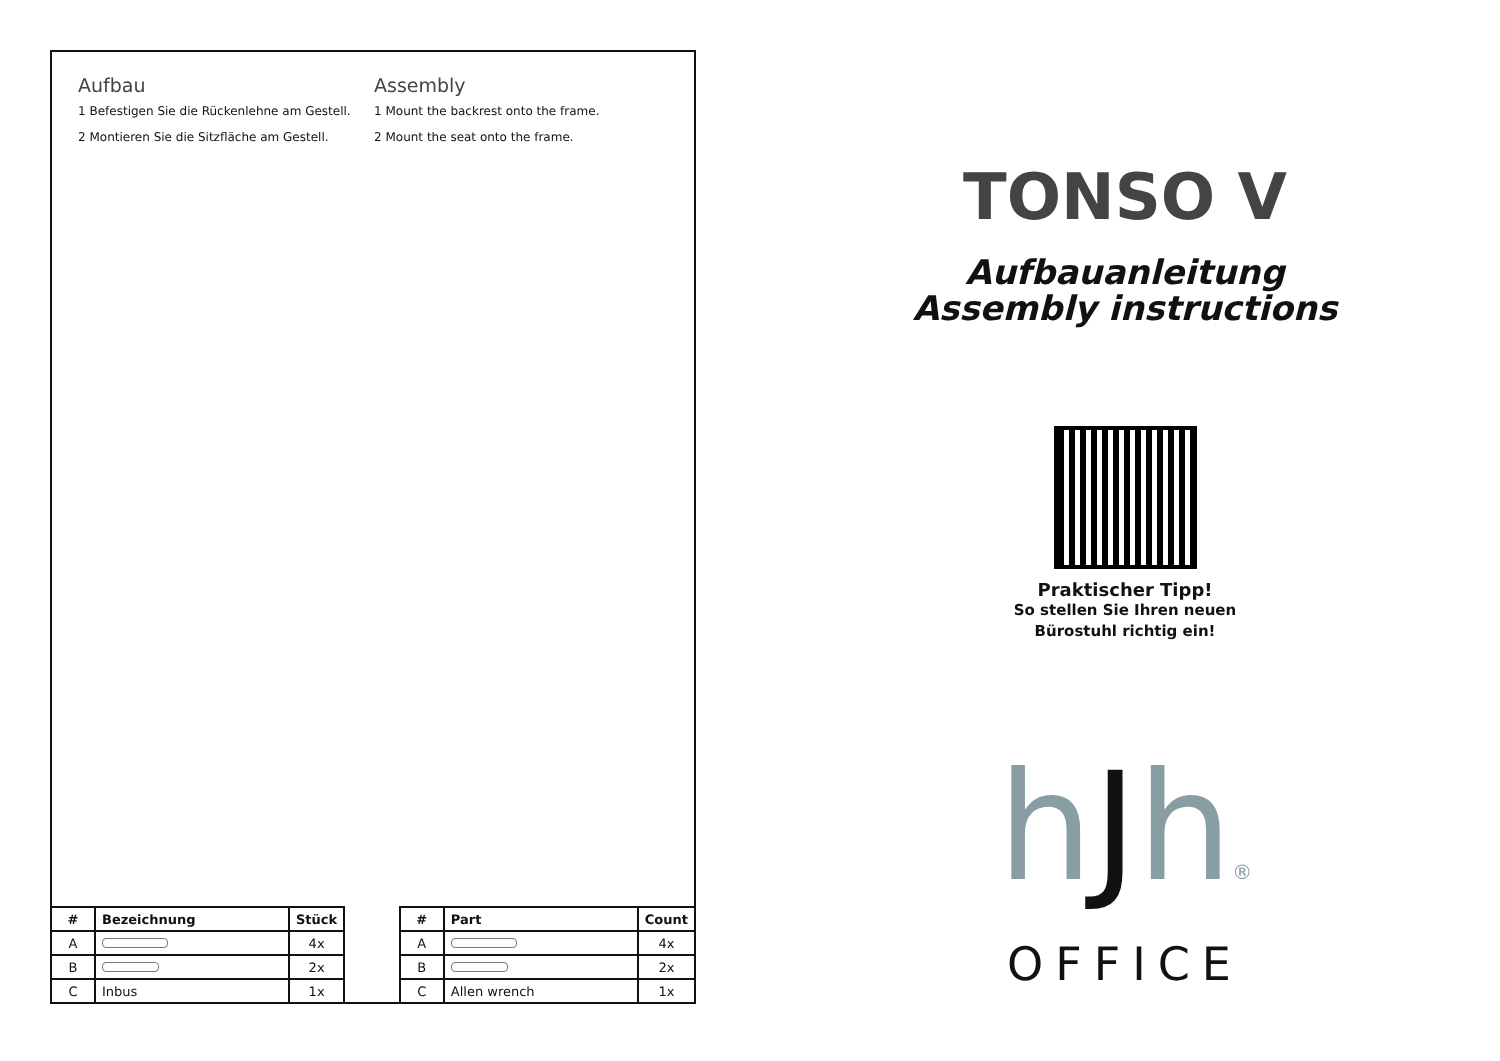Aufbau
1 Befestigen Sie die Rückenlehne am Gestell.
2 Montieren Sie die Sitzfläche am Gestell.
Assembly
1 Mount the backrest onto the frame.
2 Mount the seat onto the frame.
| # | Bezeichnung | Stück |
| --- | --- | --- |
| A | | 4x |
| B | | 2x |
| C | Inbus | 1x |
| # | Part | Count |
| --- | --- | --- |
| A | | 4x |
| B | | 2x |
| C | Allen wrench | 1x |
TONSO V
Aufbauanleitung
Assembly instructions
Praktischer Tipp!
So stellen Sie Ihren neuen
Bürostuhl richtig ein!
hJh®
OFFICE